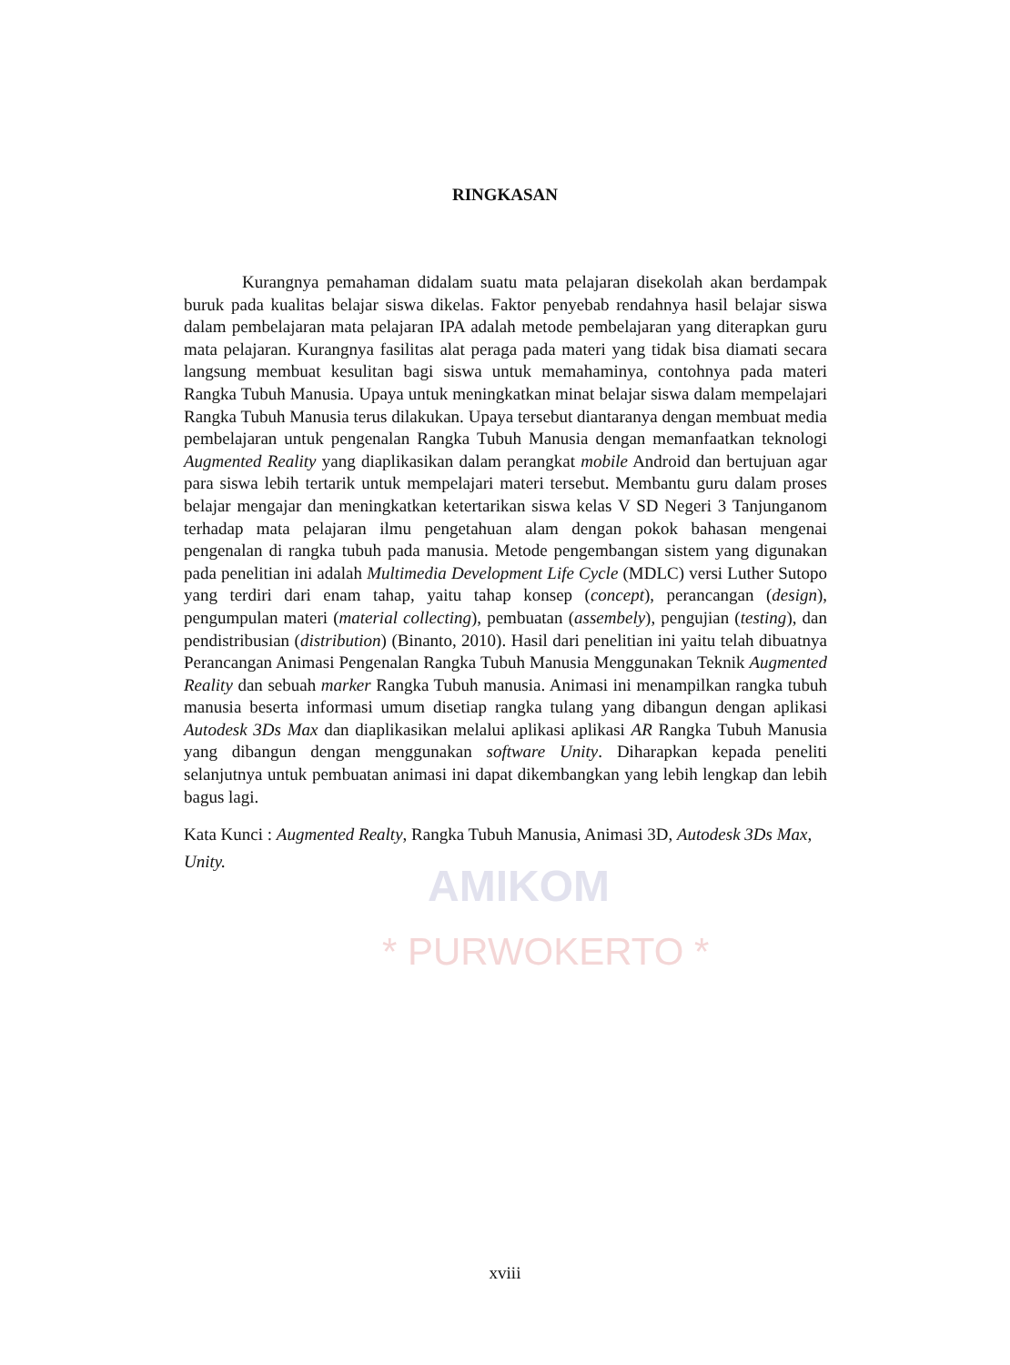* PURWOKERTO *
AMIKOM
RINGKASAN
Kurangnya pemahaman didalam suatu mata pelajaran disekolah akan berdampak buruk pada kualitas belajar siswa dikelas. Faktor penyebab rendahnya hasil belajar siswa dalam pembelajaran mata pelajaran IPA adalah metode pembelajaran yang diterapkan guru mata pelajaran. Kurangnya fasilitas alat peraga pada materi yang tidak bisa diamati secara langsung membuat kesulitan bagi siswa untuk memahaminya, contohnya pada materi Rangka Tubuh Manusia. Upaya untuk meningkatkan minat belajar siswa dalam mempelajari Rangka Tubuh Manusia terus dilakukan. Upaya tersebut diantaranya dengan membuat media pembelajaran untuk pengenalan Rangka Tubuh Manusia dengan memanfaatkan teknologi Augmented Reality yang diaplikasikan dalam perangkat mobile Android dan bertujuan agar para siswa lebih tertarik untuk mempelajari materi tersebut. Membantu guru dalam proses belajar mengajar dan meningkatkan ketertarikan siswa kelas V SD Negeri 3 Tanjunganom terhadap mata pelajaran ilmu pengetahuan alam dengan pokok bahasan mengenai pengenalan di rangka tubuh pada manusia. Metode pengembangan sistem yang digunakan pada penelitian ini adalah Multimedia Development Life Cycle (MDLC) versi Luther Sutopo yang terdiri dari enam tahap, yaitu tahap konsep (concept), perancangan (design), pengumpulan materi (material collecting), pembuatan (assembely), pengujian (testing), dan pendistribusian (distribution) (Binanto, 2010). Hasil dari penelitian ini yaitu telah dibuatnya Perancangan Animasi Pengenalan Rangka Tubuh Manusia Menggunakan Teknik Augmented Reality dan sebuah marker Rangka Tubuh manusia. Animasi ini menampilkan rangka tubuh manusia beserta informasi umum disetiap rangka tulang yang dibangun dengan aplikasi Autodesk 3Ds Max dan diaplikasikan melalui aplikasi aplikasi AR Rangka Tubuh Manusia yang dibangun dengan menggunakan software Unity. Diharapkan kepada peneliti selanjutnya untuk pembuatan animasi ini dapat dikembangkan yang lebih lengkap dan lebih bagus lagi.
Kata Kunci : Augmented Realty, Rangka Tubuh Manusia, Animasi 3D, Autodesk 3Ds Max, Unity.
xviii